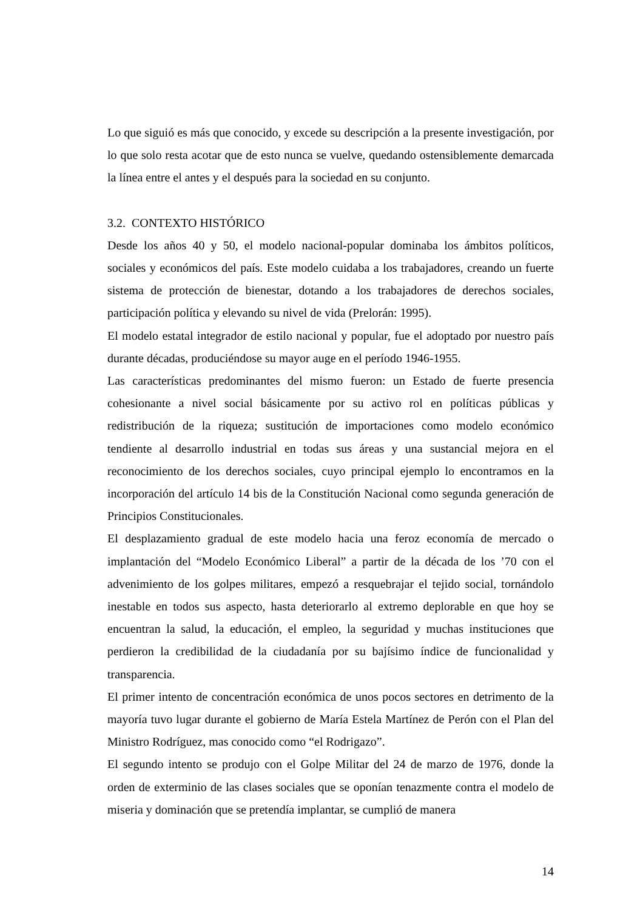Lo que siguió es más que conocido, y excede su descripción a la presente investigación, por lo que solo resta acotar que de esto nunca se vuelve, quedando ostensiblemente demarcada la línea entre el antes y el después para la sociedad en su conjunto.
3.2. CONTEXTO HISTÓRICO
Desde los años 40 y 50, el modelo nacional-popular dominaba los ámbitos políticos, sociales y económicos del país. Este modelo cuidaba a los trabajadores, creando un fuerte sistema de protección de bienestar, dotando a los trabajadores de derechos sociales, participación política y elevando su nivel de vida (Prelorán: 1995).
El modelo estatal integrador de estilo nacional y popular, fue el adoptado por nuestro país durante décadas, produciéndose su mayor auge en el período 1946-1955.
Las características predominantes del mismo fueron: un Estado de fuerte presencia cohesionante a nivel social básicamente por su activo rol en políticas públicas y redistribución de la riqueza; sustitución de importaciones como modelo económico tendiente al desarrollo industrial en todas sus áreas y una sustancial mejora en el reconocimiento de los derechos sociales, cuyo principal ejemplo lo encontramos en la incorporación del artículo 14 bis de la Constitución Nacional como segunda generación de Principios Constitucionales.
El desplazamiento gradual de este modelo hacia una feroz economía de mercado o implantación del “Modelo Económico Liberal” a partir de la década de los ’70 con el advenimiento de los golpes militares, empezó a resquebrajar el tejido social, tornándolo inestable en todos sus aspecto, hasta deteriorarlo al extremo deplorable en que hoy se encuentran la salud, la educación, el empleo, la seguridad y muchas instituciones que perdieron la credibilidad de la ciudadanía por su bajísimo índice de funcionalidad y transparencia.
El primer intento de concentración económica de unos pocos sectores en detrimento de la mayoría tuvo lugar durante el gobierno de María Estela Martínez de Perón con el Plan del Ministro Rodríguez, mas conocido como “el Rodrigazo”.
El segundo intento se produjo con el Golpe Militar del 24 de marzo de 1976, donde la orden de exterminio de las clases sociales que se oponían tenazmente contra el modelo de miseria y dominación que se pretendía implantar, se cumplió de manera
14